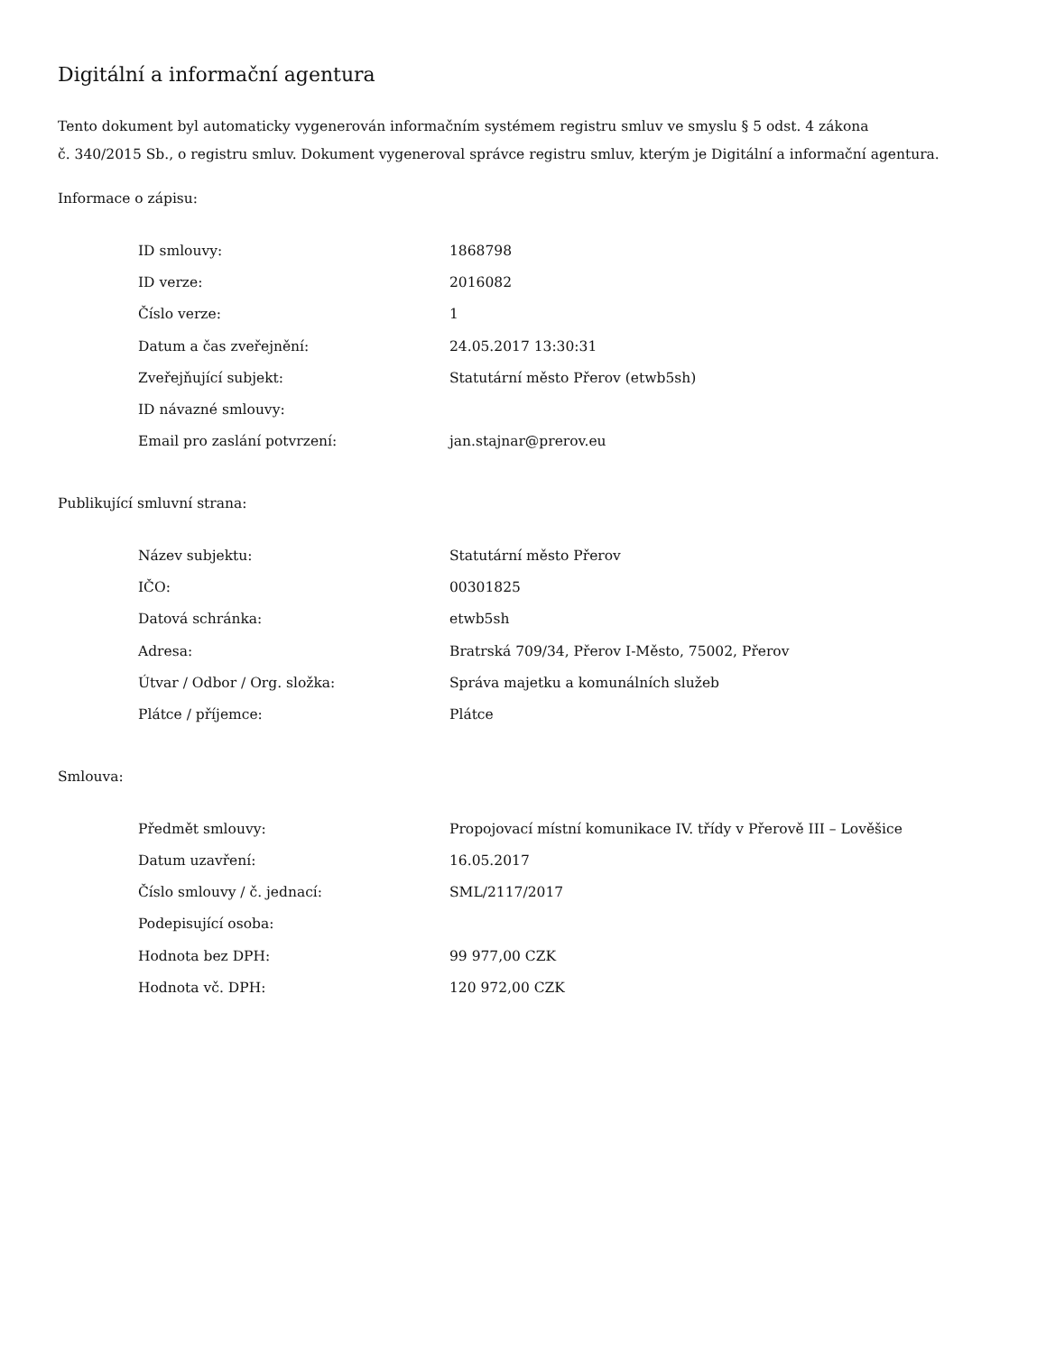Digitální a informační agentura
Tento dokument byl automaticky vygenerován informačním systémem registru smluv ve smyslu § 5 odst. 4 zákona
č. 340/2015 Sb., o registru smluv. Dokument vygeneroval správce registru smluv, kterým je Digitální a informační agentura.
Informace o zápisu:
| ID smlouvy: | 1868798 |
| ID verze: | 2016082 |
| Číslo verze: | 1 |
| Datum a čas zveřejnění: | 24.05.2017 13:30:31 |
| Zveřejňující subjekt: | Statutární město Přerov (etwb5sh) |
| ID návazné smlouvy: | |
| Email pro zaslání potvrzení: | jan.stajnar@prerov.eu |
Publikující smluvní strana:
| Název subjektu: | Statutární město Přerov |
| IČO: | 00301825 |
| Datová schránka: | etwb5sh |
| Adresa: | Bratrská 709/34, Přerov I-Město, 75002, Přerov |
| Útvar / Odbor / Org. složka: | Správa majetku a komunálních služeb |
| Plátce / příjemce: | Plátce |
Smlouva:
| Předmět smlouvy: | Propojovací místní komunikace IV. třídy v Přerově III – Lověšice |
| Datum uzavření: | 16.05.2017 |
| Číslo smlouvy / č. jednací: | SML/2117/2017 |
| Podepisující osoba: | |
| Hodnota bez DPH: | 99 977,00 CZK |
| Hodnota vč. DPH: | 120 972,00 CZK |